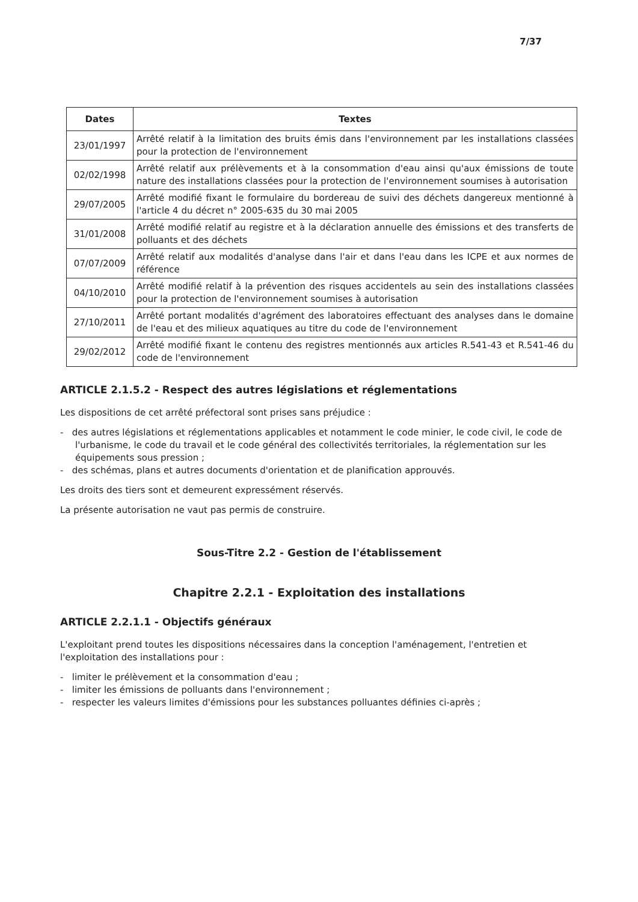7/37
| Dates | Textes |
| --- | --- |
| 23/01/1997 | Arrêté relatif à la limitation des bruits émis dans l'environnement par les installations classées pour la protection de l'environnement |
| 02/02/1998 | Arrêté relatif aux prélèvements et à la consommation d'eau ainsi qu'aux émissions de toute nature des installations classées pour la protection de l'environnement soumises à autorisation |
| 29/07/2005 | Arrêté modifié fixant le formulaire du bordereau de suivi des déchets dangereux mentionné à l'article 4 du décret n° 2005-635 du 30 mai 2005 |
| 31/01/2008 | Arrêté modifié relatif au registre et à la déclaration annuelle des émissions et des transferts de polluants et des déchets |
| 07/07/2009 | Arrêté relatif aux modalités d'analyse dans l'air et dans l'eau dans les ICPE et aux normes de référence |
| 04/10/2010 | Arrêté modifié relatif à la prévention des risques accidentels au sein des installations classées pour la protection de l'environnement soumises à autorisation |
| 27/10/2011 | Arrêté portant modalités d'agrément des laboratoires effectuant des analyses dans le domaine de l'eau et des milieux aquatiques au titre du code de l'environnement |
| 29/02/2012 | Arrêté modifié fixant le contenu des registres mentionnés aux articles R.541-43 et R.541-46 du code de l'environnement |
ARTICLE 2.1.5.2 - Respect des autres législations et réglementations
Les dispositions de cet arrêté préfectoral sont prises sans préjudice :
- des autres législations et réglementations applicables et notamment le code minier, le code civil, le code de l'urbanisme, le code du travail et le code général des collectivités territoriales, la réglementation sur les équipements sous pression ;
- des schémas, plans et autres documents d'orientation et de planification approuvés.
Les droits des tiers sont et demeurent expressément réservés.
La présente autorisation ne vaut pas permis de construire.
Sous-Titre 2.2 - Gestion de l'établissement
Chapitre 2.2.1 - Exploitation des installations
ARTICLE 2.2.1.1 - Objectifs généraux
L'exploitant prend toutes les dispositions nécessaires dans la conception l'aménagement, l'entretien et l'exploitation des installations pour :
- limiter le prélèvement et la consommation d'eau ;
- limiter les émissions de polluants dans l'environnement ;
- respecter les valeurs limites d'émissions pour les substances polluantes définies ci-après ;